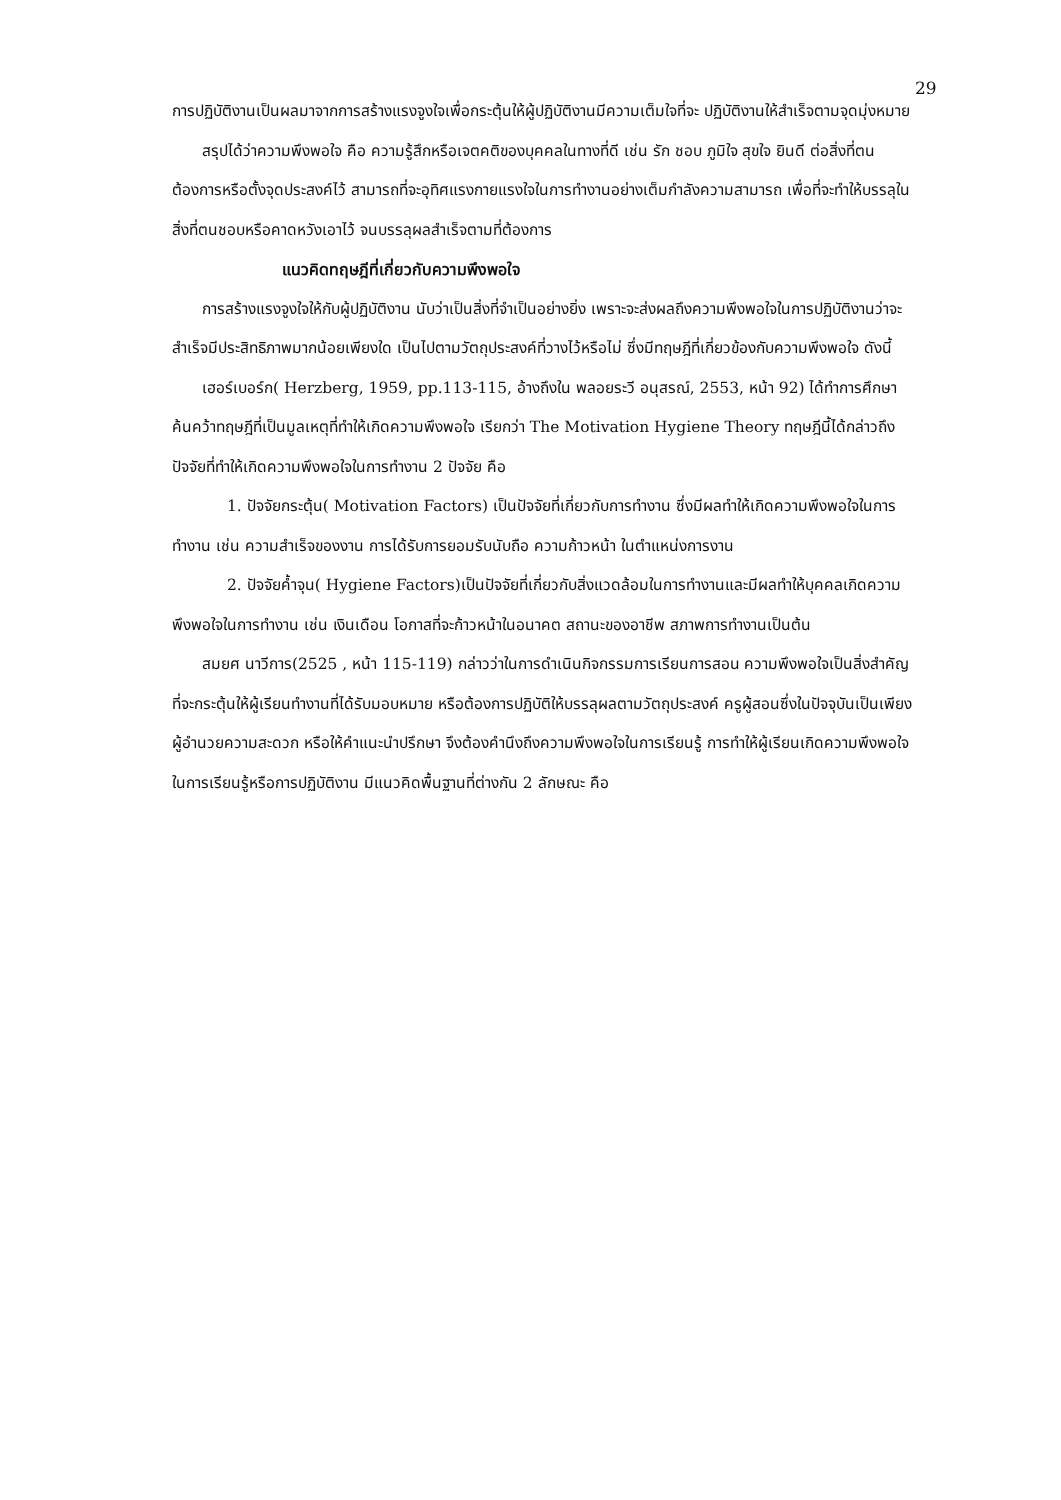29
การปฏิบัติงานเป็นผลมาจากการสร้างแรงจูงใจเพื่อกระตุ้นให้ผู้ปฏิบัติงานมีความเต็มใจที่จะ ปฏิบัติงานให้สำเร็จตามจุดมุ่งหมาย
สรุปได้ว่าความพึงพอใจ คือ ความรู้สึกหรือเจตคติของบุคคลในทางที่ดี เช่น รัก ชอบ ภูมิใจ สุขใจ ยินดี ต่อสิ่งที่ตนต้องการหรือตั้งจุดประสงค์ไว้ สามารถที่จะอุทิศแรงกายแรงใจในการทำงานอย่างเต็มกำลังความสามารถ เพื่อที่จะทำให้บรรลุในสิ่งที่ตนชอบหรือคาดหวังเอาไว้ จนบรรลุผลสำเร็จตามที่ต้องการ
แนวคิดทฤษฎีที่เกี่ยวกับความพึงพอใจ
การสร้างแรงจูงใจให้กับผู้ปฏิบัติงาน นับว่าเป็นสิ่งที่จำเป็นอย่างยิ่ง เพราะจะส่งผลถึงความพึงพอใจในการปฏิบัติงานว่าจะสำเร็จมีประสิทธิภาพมากน้อยเพียงใด เป็นไปตามวัตถุประสงค์ที่วางไว้หรือไม่ ซึ่งมีทฤษฎีที่เกี่ยวข้องกับความพึงพอใจ ดังนี้
เฮอร์เบอร์ก( Herzberg, 1959, pp.113-115, อ้างถึงใน พลอยระวี อนุสรณ์, 2553, หน้า 92) ได้ทำการศึกษาค้นคว้าทฤษฎีที่เป็นมูลเหตุที่ทำให้เกิดความพึงพอใจ เรียกว่า The Motivation Hygiene Theory ทฤษฎีนี้ได้กล่าวถึงปัจจัยที่ทำให้เกิดความพึงพอใจในการทำงาน 2 ปัจจัย คือ
1. ปัจจัยกระตุ้น( Motivation Factors) เป็นปัจจัยที่เกี่ยวกับการทำงาน ซึ่งมีผลทำให้เกิดความพึงพอใจในการทำงาน เช่น ความสำเร็จของงาน การได้รับการยอมรับนับถือ ความก้าวหน้า ในตำแหน่งการงาน
2. ปัจจัยค้ำจุน( Hygiene Factors)เป็นปัจจัยที่เกี่ยวกับสิ่งแวดล้อมในการทำงานและมีผลทำให้บุคคลเกิดความพึงพอใจในการทำงาน เช่น เงินเดือน โอกาสที่จะก้าวหน้าในอนาคต สถานะของอาชีพ สภาพการทำงานเป็นต้น
สมยศ นาวีการ(2525 , หน้า 115-119) กล่าวว่าในการดำเนินกิจกรรมการเรียนการสอน ความพึงพอใจเป็นสิ่งสำคัญที่จะกระตุ้นให้ผู้เรียนทำงานที่ได้รับมอบหมาย หรือต้องการปฏิบัติให้บรรลุผลตามวัตถุประสงค์ ครูผู้สอนซึ่งในปัจจุบันเป็นเพียงผู้อำนวยความสะดวก หรือให้คำแนะนำปรึกษา จึงต้องคำนึงถึงความพึงพอใจในการเรียนรู้ การทำให้ผู้เรียนเกิดความพึงพอใจในการเรียนรู้หรือการปฏิบัติงาน มีแนวคิดพื้นฐานที่ต่างกัน 2 ลักษณะ คือ